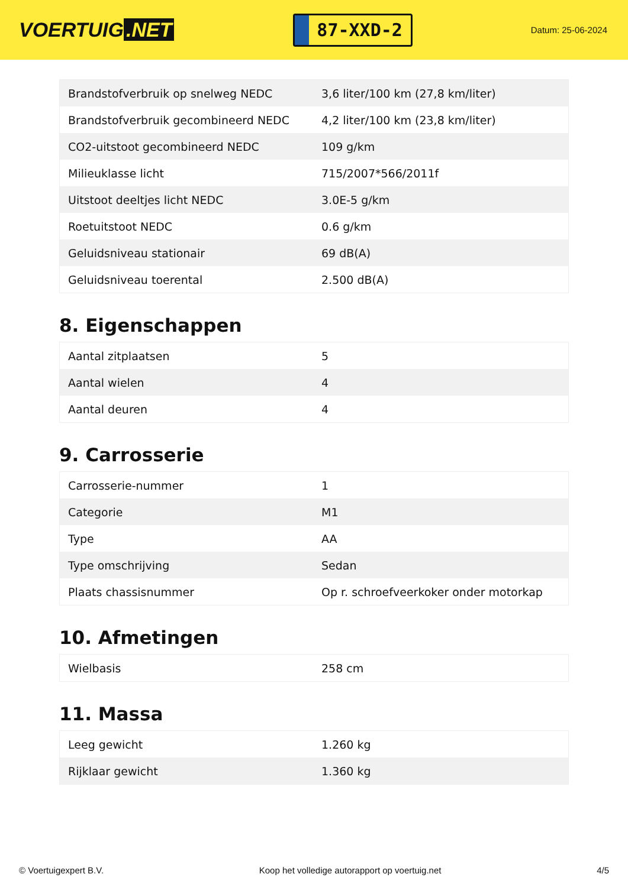VOERTUIG.NET
87-XXD-2
Datum: 25-06-2024
| Brandstofverbruik op snelweg NEDC | 3,6 liter/100 km (27,8 km/liter) |
| Brandstofverbruik gecombineerd NEDC | 4,2 liter/100 km (23,8 km/liter) |
| CO2-uitstoot gecombineerd NEDC | 109 g/km |
| Milieuklasse licht | 715/2007*566/2011f |
| Uitstoot deeltjes licht NEDC | 3.0E-5 g/km |
| Roetuitstoot NEDC | 0.6 g/km |
| Geluidsniveau stationair | 69 dB(A) |
| Geluidsniveau toerental | 2.500 dB(A) |
8. Eigenschappen
| Aantal zitplaatsen | 5 |
| Aantal wielen | 4 |
| Aantal deuren | 4 |
9. Carrosserie
| Carrosserie-nummer | 1 |
| Categorie | M1 |
| Type | AA |
| Type omschrijving | Sedan |
| Plaats chassisnummer | Op r. schroefveerkoker onder motorkap |
10. Afmetingen
| Wielbasis | 258 cm |
11. Massa
| Leeg gewicht | 1.260 kg |
| Rijklaar gewicht | 1.360 kg |
© Voertuigexpert B.V. Koop het volledige autorapport op voertuig.net 4/5